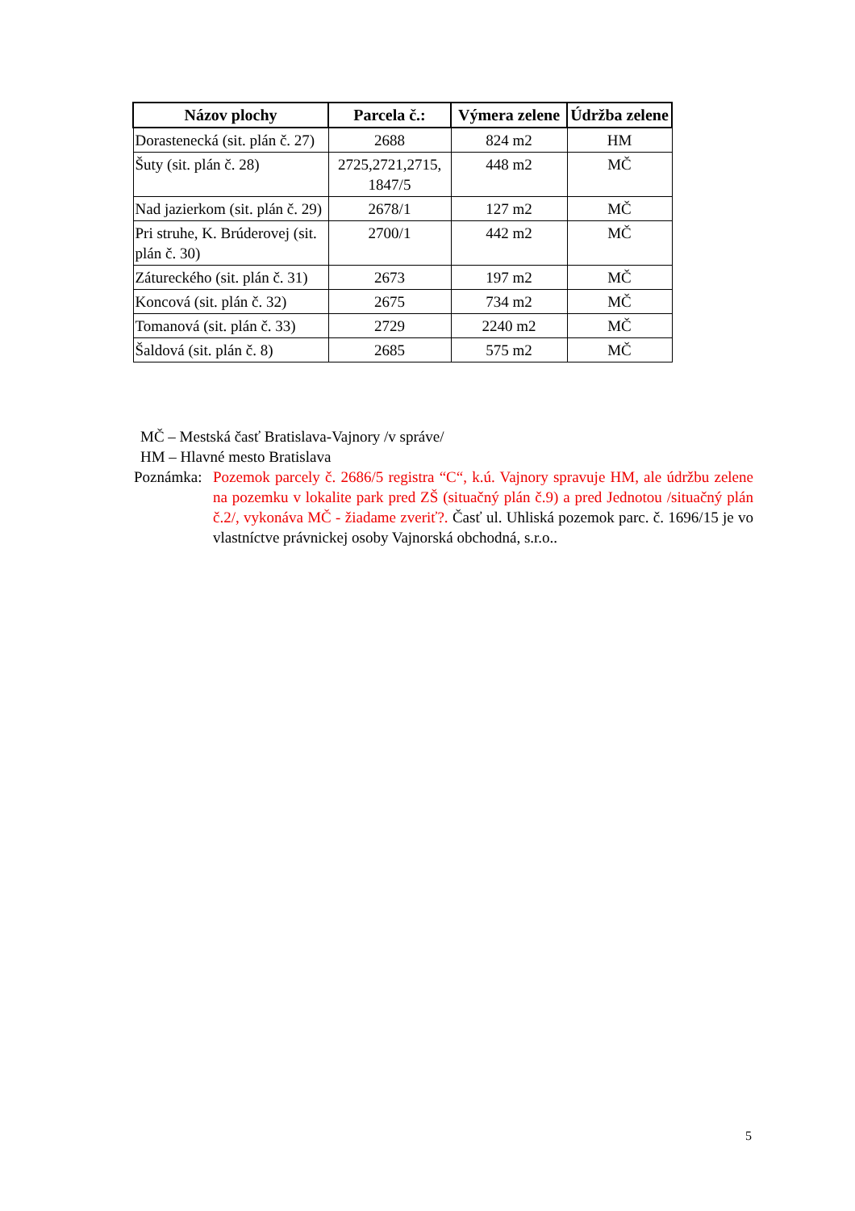| Názov plochy | Parcela č.: | Výmera zelene | Údržba zelene |
| --- | --- | --- | --- |
| Dorastenecká (sit. plán č. 27) | 2688 | 824 m2 | HM |
| Šuty (sit. plán č. 28) | 2725,2721,2715, 1847/5 | 448 m2 | MČ |
| Nad jazierkom (sit. plán č. 29) | 2678/1 | 127 m2 | MČ |
| Pri struhe, K. Brúderovej (sit. plán č. 30) | 2700/1 | 442 m2 | MČ |
| Zátureckého (sit. plán č. 31) | 2673 | 197 m2 | MČ |
| Koncová (sit. plán č. 32) | 2675 | 734 m2 | MČ |
| Tomanová (sit. plán č. 33) | 2729 | 2240 m2 | MČ |
| Šaldová (sit. plán č. 8) | 2685 | 575 m2 | MČ |
MČ – Mestská časť Bratislava-Vajnory /v správe/
HM – Hlavné mesto Bratislava
Poznámka: Pozemok parcely č. 2686/5 registra “C“, k.ú. Vajnory spravuje HM, ale údržbu zelene na pozemku v lokalite park pred ZŠ (situačný plán č.9) a pred Jednotou /situačný plán č.2/, vykonáva MČ - žiadame zveriť?. Časť ul. Uhliská pozemok parc. č. 1696/15 je vo vlastníctve právnickej osoby Vajnorská obchodná, s.r.o..
5